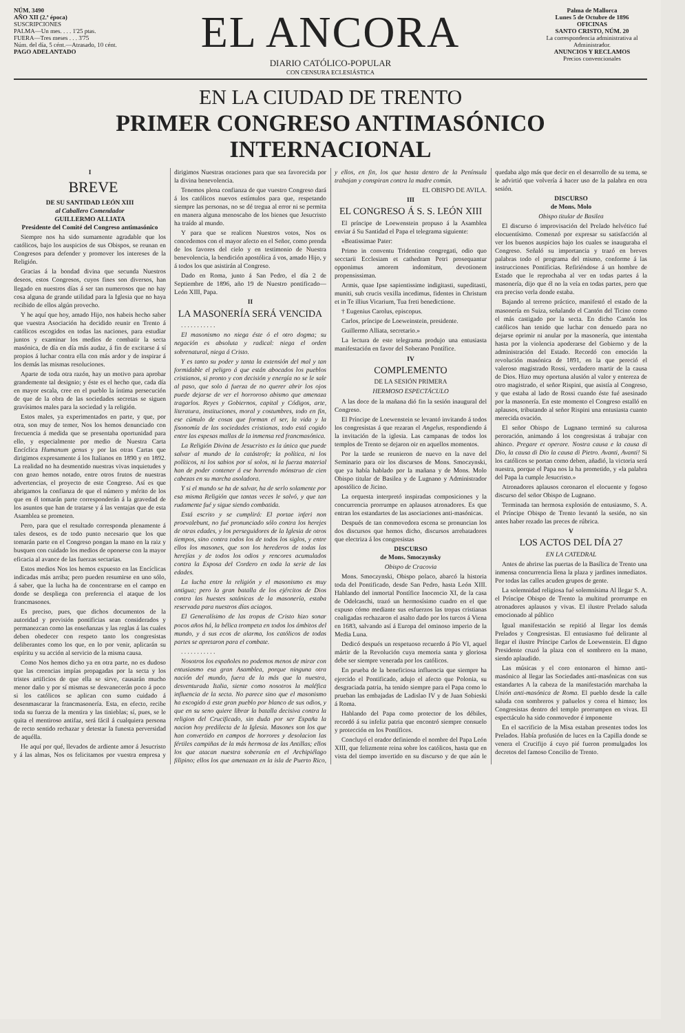NÚM. 3490
AÑO XII (2.ª época)
SUSCRIPCIONES
PALMA—Un mes. . . . 1'25 ptas.
FUERA—Tres meses . . . 3'75
Núm. del día, 5 cént.—Atrasado, 10 cént.
PAGO ADELANTADO
EL ANCORA
DIARIO CATÓLICO-POPULAR
CON CENSURA ECLESIÁSTICA
Palma de Mallorca
Lunes 5 de Octubre de 1896
OFICINAS
SANTO CRISTO, NÚM. 20
La correspondencia administrativa al Administrador.
ANUNCIOS Y RECLAMOS
Precios convencionales
EN LA CIUDAD DE TRENTO
PRIMER CONGRESO ANTIMASÓNICO INTERNACIONAL
I
BREVE
DE SU SANTIDAD LEÓN XIII
al Caballero Comendador
GUILLERMO ALLIATA
Presidente del Comité del Congreso antimasónico
Siempre nos ha sido sumamente agradable que los católicos, bajo los auspicios de sus Obispos, se reunan en Congresos para defender y promover los intereses de la Religión.
Gracias á la bondad divina que secunda Nuestros deseos, estos Congresos, cuyos fines son diversos, han llegado en nuestros días á ser tan numerosos que no hay cosa alguna de grande utilidad para la Iglesia que no haya recibido de ellos algún provecho.
Y he aquí que hoy, amado Hijo, nos habeis hecho saber que vuestra Asociación ha decidido reunir en Trento á católicos escogidos en todas las naciones, para estudiar juntos y examinar los medios de combatir la secta masónica, de día en día más audaz, á fin de excitarse á sí propios á luchar contra ella con más ardor y de inspirar á los demás las mismas resoluciones.
Aparte de toda otra razón, hay un motivo para aprobar grandemente tal designio; y éste es el hecho que, cada día en mayor escala, cree en el pueblo la íntima persecución de que de la obra de las sociedades secretas se siguen gravísimos males para la sociedad y la religión.
Estos males, ya experimentados en parte, y que, por otra, son muy de temer, Nos los hemos denunciado con frecuencia á medida que se presentaba oportunidad para ello, y especialmente por medio de Nuestra Carta Encíclica Humanum genus y por las otras Cartas que dirigimos expresamente á los Italianos en 1890 y en 1892. La realidad no ha desmentido nuestras vivas inquietudes y con gozo hemos notado, entre otros frutos de nuestras advertencias, el proyecto de este Congreso. Así es que abrigamos la confianza de que el número y mérito de los que en él tomarán parte corresponderán á la gravedad de los asuntos que han de tratarse y á las ventajas que de esta Asamblea se prometen.
Pero, para que el resultado corresponda plenamente á tales deseos, es de todo punto necesario que los que tomarán parte en el Congreso pongan la mano en la raiz y busquen con cuidado los medios de oponerse con la mayor eficacia al avance de las fuerzas sectarias.
Estos medios Nos los hemos expuesto en las Encíclicas indicadas más arriba; pero pueden resumirse en uno sólo, á saber, que la lucha ha de concentrarse en el campo en donde se despliega con preferencia el ataque de los francmasones.
Es preciso, pues, que dichos documentos de la autoridad y previsión pontificias sean considerados y permanezcan como las enseñanzas y las reglas á las cuales deben obedecer con respeto tanto los congresistas deliberantes como los que, en lo por venir, aplicarán su espíritu y su acción al servicio de la misma causa.
Como Nos hemos dicho ya en otra parte, no es dudoso que las creencias impías propagadas por la secta y los tristes artificios de que ella se sirve, causarán mucho menor daño y por sí mismas se desvanecerán poco á poco si los católicos se aplican con sumo cuidado á desenmascarar la francmasonería. Esta, en efecto, recibe toda su fuerza de la mentira y las tinieblas; sí, pues, se le quita el mentiroso antifaz, será fácil á cualquiera persona de recto sentido rechazar y detestar la funesta perversidad de aquélla.
He aquí por qué, llevados de ardiente amor á Jesucristo y á las almas, Nos os felicitamos por vuestra empresa y dirigimos Nuestras oraciones para que sea favorecida por la divina benevolencia.
Tenemos plena confianza de que vuestro Congreso dará á los católicos nuevos estímulos para que, respetando siempre las personas, no se dé tregua al error ni se permita en manera alguna menoscabo de los bienes que Jesucristo ha traído al mundo.
Y para que se realicen Nuestros votos, Nos os concedemos con el mayor afecto en el Señor, como prenda de los favores del cielo y en testimonio de Nuestra benevolencia, la bendición apostólica á vos, amado Hijo, y á todos los que asistirán al Congreso.
Dado en Roma, junto á San Pedro, el día 2 de Septiembre de 1896, año 19 de Nuestro pontificado—León XIII, Papa.
II
LA MASONERÍA SERÁ VENCIDA
. . . . . . . . . . .
El masonismo no niega éste ó el otro dogma; su negación es absoluta y radical: niega el orden sobrenatural, niega á Cristo.
Y es tanto su poder y tanta la extensión del mal y tan formidable el peligro á que están abocados los pueblos cristianos, si pronto y con decisión y energía no se le sale al paso, que solo á fuerza de no querer abrir los ojos puede dejarse de ver el horroroso abismo que amenaza tragarlos. Reyes y Gobiernos, capital y Códigos, arte, literatura, instituciones, moral y costumbres, todo en fin, ese cúmulo de cosas que forman el ser, la vida y la fisonomía de las sociedades cristianas, todo está cogido entre las espesas mallas de la inmensa red francmasónica.
La Religión Divina de Jesucristo es la única que puede salvar al mundo de la catástrofe; la política, ni los políticos, ni los sabios por sí solos, ni la fuerza material han de poder contener á ese horrendo mónstruo de cien cabezas en su marcha asoladora.
Y si el mundo se ha de salvar, ha de serlo solamente por esa misma Religión que tantas veces le salvó, y que tan rudamente fué y sigue siendo combatida.
Está escrito y se cumplirá: El portae inferi non proevalebunt, no fué pronunciado sólo contra los herejes de otras edades, y los perseguidores de la Iglesia de otros tiempos, sino contra todos los de todos los siglos, y entre ellos los masones, que son los herederos de todas las herejías y de todos los odios y rencores acumulados contra la Esposa del Cordero en toda la serie de las edades.
La lucha entre la religión y el masonismo es muy antigua; pero la gran batalla de los ejércitos de Dios contra las huestes satánicas de la masonería, estaba reservada para nuestros días aciagos.
El Generalísimo de las tropas de Cristo hizo sonar pocos años há, la bélica trompeta en todos los ámbitos del mundo, y á sus ecos de alarma, los católicos de todas partes se apretaron para el combate.
. . . . . . . . . . .
Nosotros los españoles no podemos menos de mirar con entusiasmo esa gran Asamblea, porque ninguna otra nación del mundo, fuera de la más que la nuestra, desventurada Italia, siente como nosotros la maléfica influencia de la secta. No parece sino que el masonismo ha escogido á este gran pueblo por blanco de sus odios, y que en su seno quiere librar la batalla decisiva contra la religion del Crucificado, sin duda por ser España la nacion hoy predilecta de la Iglesia. Masones son los que han convertido en campos de horrores y desolacion las fértiles campiñas de la más hermosa de las Antillas; ellos los que atacan nuestra soberanía en el Archipiélago filipino; ellos los que amenazan en la isla de Puerto Rico, y ellos, en fin, los que hasta dentro de la Península trabajan y conspiran contra la madre común.
EL OBISPO DE AVILA.
III
EL CONGRESO Á S. S. LEÓN XIII
El príncipe de Loewenstein propuso á la Asamblea enviar á Su Santidad el Papa el telegrama siguiente:
«Beatissimae Pater:
Primo in conventu Tridentino congregati, odio quo secctarii Ecclesiam et cathedram Petri prosequantur opponimus amorem indomitum, devotionem propensissiman.
Armis, quae Ipse sapientissime indigitasti, supeditasti, muniti, sub crucis vexilla incedimus, fidentes in Christum et in Te illius Vicarium, Tua freti benedictione.
† Eugenius Carolus, episcopus.
Carlos, príncipe de Loeweinstein, presidente.
Guillermo Alliata, secretario.»
La lectura de este telegrama produjo una entusiasta manifestación en favor del Soberano Pontífice.
IV
COMPLEMENTO
DE LA SESIÓN PRIMERA
HERMOSO ESPECTÁCULO
A las doce de la mañana dió fin la sesión inaugural del Congreso.
El Príncipe de Loewenstein se levantó invitando á todos los congresistas á que rezaran el Angelus, respondiendo á la invitación de la iglesia. Las campanas de todos los templos de Trento se dejaron oir en aquellos momentos.
Por la tarde se reunieron de nuevo en la nave del Seminario para oir los discursos de Mons. Smoczynski, que ya había hablado por la mañana y de Mons. Molo Obispo titular de Basilea y de Lugnano y Administrador apostólico de Jicino.
La orquesta interpretó inspiradas composiciones y la concurrencia prorrumpe en aplausos atronadores. Es que entran los estandartes de las asociaciones anti-masónicas.
Después de tan conmovedora escena se pronuncian los dos discursos que hemos dicho, discursos arrebatadores que electriza á los congresistas
DISCURSO
de Mons. Smoczynsky
Obispo de Cracovia
Mons. Smoczynski, Obispo polaco, abarcó la historia toda del Pontificado, desde San Pedro, hasta León XIII. Hablando del inmortal Pontífice Inocencio XI, de la casa de Odelcaschi, trazó un hermosísimo cuadro en el que expuso cómo mediante sus esfuerzos las tropas cristianas coaligadas rechazaron el asalto dado por los turcos á Viena en 1683, salvando así á Europa del ominoso imperio de la Media Luna.
Dedicó después un respetuoso recuerdo á Pío VI, aquel mártir de la Revolución cuya memoria santa y gloriosa debe ser siempre venerada por los católicos.
En prueba de la beneficiosa influencia que siempre ha ejercido el Pontificado, adujo el afecto que Polonia, su desgraciada patria, ha tenido siempre para el Papa como lo prueban las embajadas de Ladislao IV y de Juan Sobieski á Roma.
Hablando del Papa como protector de los débiles, recordó á su infeliz patria que encontró siempre consuelo y protección en los Pontífices.
Concluyó el orador definiendo el nombre del Papa León XIII, que felizmente reina sobre los católicos, hasta que en vista del tiempo invertido en su discurso y de que aún le quedaba algo más que decir en el desarrollo de su tema, se le advirtió que volvería á hacer uso de la palabra en otra sesión.
DISCURSO
de Mons. Molo
Obispo titular de Basilea
El discurso ó improvisación del Prelado helvético fué elocuentísimo. Comenzó por expresar su satisfacción al ver los buenos auspicios bajo los cuales se inauguraba el Congreso. Señaló su importancia y trazó en breves palabras todo el programa del mismo, conforme á las instrucciones Pontificias. Refiriéndose á un hombre de Estado que le reprochaba al ver en todas partes á la masonería, dijo que él no la veía en todas partes, pero que era preciso verla donde estaba.
Bajando al terreno práctico, manifestó el estado de la masonería en Suiza, señalando el Cantón del Ticino como el más castigado por la secta. En dicho Cantón los católicos han tenido que luchar con denuedo para no dejarse oprimir ni anular por la masonería, que intentaba hasta por la violencia apoderarse del Gobierno y de la administración del Estado. Recordó con emoción la revolución masónica de 1891, en la que pereció el valeroso magistrado Rossi, verdadero martir de la causa de Dios. Hizo muy oportuna alusión al valor y entereza de otro magistrado, el señor Rispini, que asistía al Congreso, y que estaba al lado de Rossi cuando éste fué asesinado por la masonería. En este momento el Congreso estalló en aplausos, tributando al señor Rispini una entusiasta cuanto merecida ovación.
El señor Obispo de Lugnano terminó su calurosa peroración, animando á los congresistas á trabajar con ahinco. Pregare et operare. Nostra causa e la causa di Dio, la causa di Dio la causa di Pietro. Avanti, Avanti! Si los católicos se portan como deben, añadió, la victoria será nuestra, porque el Papa nos la ha prometido, y «la palabra del Papa la cumple Jesucristo.»
Atronadores aplausos coronaron el elocuente y fogoso discurso del señor Obispo de Lugnano.
Terminada tan hermosa explosión de entusiasmo, S. A. el Príncipe Obispo de Trento levantó la sesión, no sin antes haber rezado las preces de rúbrica.
V
LOS ACTOS DEL DÍA 27
EN LA CATEDRAL
Antes de abrirse las puertas de la Basílica de Trento una inmensa concurrencia llena la plaza y jardines inmediatos. Por todas las calles acuden grupos de gente.
La solemnidad religiosa fué solemnísima Al llegar S. A. el Príncipe Obispo de Trento la multitud prorrumpe en atronadores aplausos y vivas. El ilustre Prelado saluda emocionado al público
Igual manifestación se repitió al llegar los demás Prelados y Congresistas. El entusiasmo fué delirante al llegar el ilustre Príncipe Carlos de Loewenstein. El digno Presidente cruzó la plaza con el sombrero en la mano, siendo aplaudido.
Las músicas y el coro entonaron el himno anti-masónico al llegar las Sociedades anti-masónicas con sus estandartes A la cabeza de la manifestación marchaba la Unión anti-masónica de Roma. El pueblo desde la calle saluda con sombreros y pañuelos y corea el himno; los Congresistas dentro del templo prorrumpen en vivas. El espectáculo ha sido conmovedor é imponente
En el sacrificio de la Misa estaban presentes todos los Prelados. Había profusión de luces en la Capilla donde se venera el Crucifijo á cuyo pié fueron promulgados los decretos del famoso Concilio de Trento.